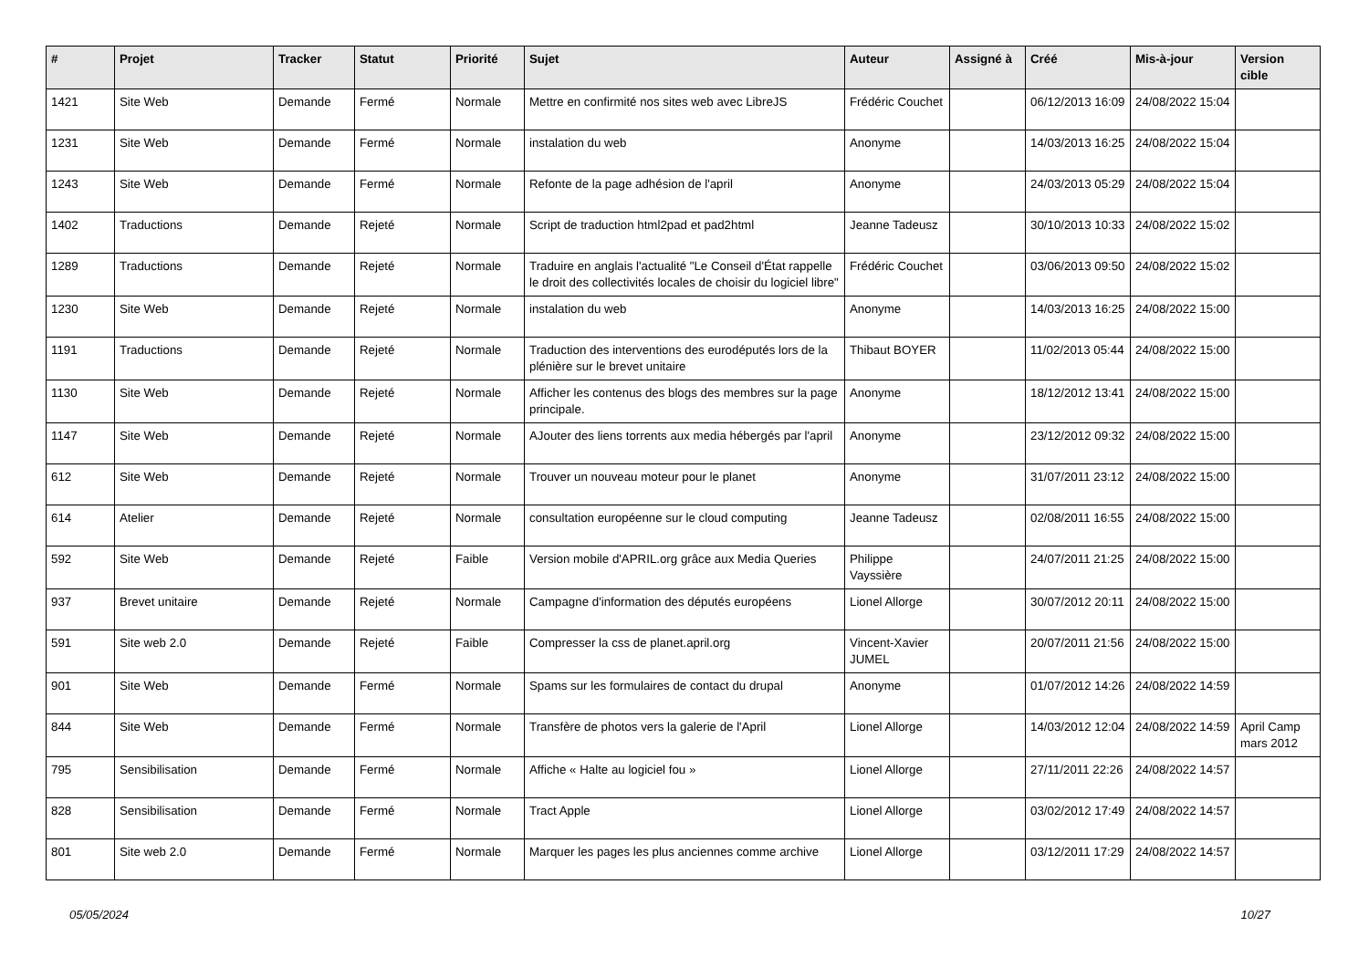| # | Projet | Tracker | Statut | Priorité | Sujet | Auteur | Assigné à | Créé | Mis-à-jour | Version cible |
| --- | --- | --- | --- | --- | --- | --- | --- | --- | --- | --- |
| 1421 | Site Web | Demande | Fermé | Normale | Mettre en confirmité nos sites web avec LibreJS | Frédéric Couchet | | 06/12/2013 16:09 | 24/08/2022 15:04 | |
| 1231 | Site Web | Demande | Fermé | Normale | instalation du web | Anonyme | | 14/03/2013 16:25 | 24/08/2022 15:04 | |
| 1243 | Site Web | Demande | Fermé | Normale | Refonte de la page adhésion de l'april | Anonyme | | 24/03/2013 05:29 | 24/08/2022 15:04 | |
| 1402 | Traductions | Demande | Rejeté | Normale | Script de traduction html2pad et pad2html | Jeanne Tadeusz | | 30/10/2013 10:33 | 24/08/2022 15:02 | |
| 1289 | Traductions | Demande | Rejeté | Normale | Traduire en anglais l'actualité "Le Conseil d'État rappelle le droit des collectivités locales de choisir du logiciel libre" | Frédéric Couchet | | 03/06/2013 09:50 | 24/08/2022 15:02 | |
| 1230 | Site Web | Demande | Rejeté | Normale | instalation du web | Anonyme | | 14/03/2013 16:25 | 24/08/2022 15:00 | |
| 1191 | Traductions | Demande | Rejeté | Normale | Traduction des interventions des eurodéputés lors de la plénière sur le brevet unitaire | Thibaut BOYER | | 11/02/2013 05:44 | 24/08/2022 15:00 | |
| 1130 | Site Web | Demande | Rejeté | Normale | Afficher les contenus des blogs des membres sur la page principale. | Anonyme | | 18/12/2012 13:41 | 24/08/2022 15:00 | |
| 1147 | Site Web | Demande | Rejeté | Normale | AJouter des liens torrents aux media hébergés par l'april | Anonyme | | 23/12/2012 09:32 | 24/08/2022 15:00 | |
| 612 | Site Web | Demande | Rejeté | Normale | Trouver un nouveau moteur pour le planet | Anonyme | | 31/07/2011 23:12 | 24/08/2022 15:00 | |
| 614 | Atelier | Demande | Rejeté | Normale | consultation européenne sur le cloud computing | Jeanne Tadeusz | | 02/08/2011 16:55 | 24/08/2022 15:00 | |
| 592 | Site Web | Demande | Rejeté | Faible | Version mobile d'APRIL.org grâce aux Media Queries | Philippe Vayssière | | 24/07/2011 21:25 | 24/08/2022 15:00 | |
| 937 | Brevet unitaire | Demande | Rejeté | Normale | Campagne d'information des députés européens | Lionel Allorge | | 30/07/2012 20:11 | 24/08/2022 15:00 | |
| 591 | Site web 2.0 | Demande | Rejeté | Faible | Compresser la css de planet.april.org | Vincent-Xavier JUMEL | | 20/07/2011 21:56 | 24/08/2022 15:00 | |
| 901 | Site Web | Demande | Fermé | Normale | Spams sur les formulaires de contact du drupal | Anonyme | | 01/07/2012 14:26 | 24/08/2022 14:59 | |
| 844 | Site Web | Demande | Fermé | Normale | Transfère de photos vers la galerie de l'April | Lionel Allorge | | 14/03/2012 12:04 | 24/08/2022 14:59 | April Camp mars 2012 |
| 795 | Sensibilisation | Demande | Fermé | Normale | Affiche « Halte au logiciel fou » | Lionel Allorge | | 27/11/2011 22:26 | 24/08/2022 14:57 | |
| 828 | Sensibilisation | Demande | Fermé | Normale | Tract Apple | Lionel Allorge | | 03/02/2012 17:49 | 24/08/2022 14:57 | |
| 801 | Site web 2.0 | Demande | Fermé | Normale | Marquer les pages les plus anciennes comme archive | Lionel Allorge | | 03/12/2011 17:29 | 24/08/2022 14:57 | |
05/05/2024 10/27